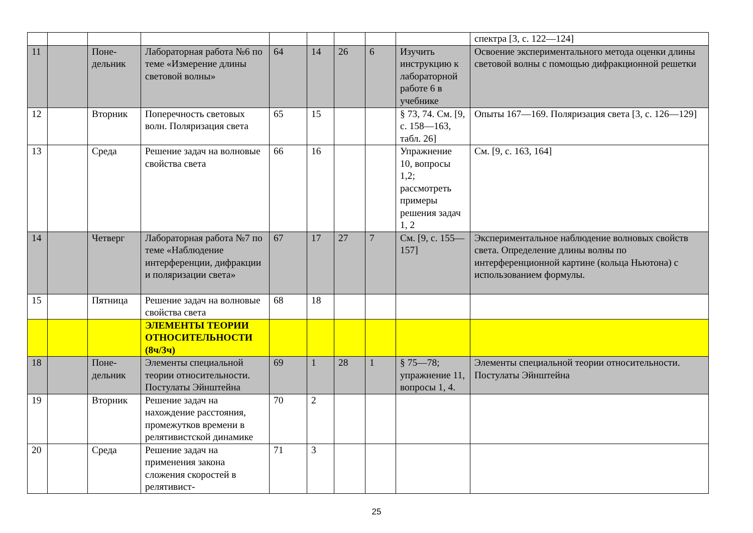| | | | | | | | | | спектра [3, с. 122—124] |
| 11 | | Поне-дельник | Лабораторная работа №6 по теме «Измерение длины световой волны» | 64 | 14 | 26 | 6 | Изучить инструкцию к лабораторной работе 6 в учебнике | Освоение экспериментального метода оценки длины световой волны с помощью дифракционной решетки |
| 12 | | Вторник | Поперечность световых волн. Поляризация света | 65 | 15 | | | § 73, 74. См. [9, с. 158—163, табл. 26] | Опыты 167—169. Поляризация света [3, с. 126—129] |
| 13 | | Среда | Решение задач на волновые свойства света | 66 | 16 | | | Упражнение 10, вопросы 1,2; рассмотреть примеры решения задач 1, 2 | См. [9, с. 163, 164] |
| 14 | | Четверг | Лабораторная работа №7 по теме «Наблюдение интерференции, дифракции и поляризации света» | 67 | 17 | 27 | 7 | См. [9, с. 155—157] | Экспериментальное наблюдение волновых свойств света. Определение длины волны по интерференционной картине (кольца Ньютона) с использованием формулы. |
| 15 | | Пятница | Решение задач на волновые свойства света | 68 | 18 | | | | |
| | | | ЭЛЕМЕНТЫ ТЕОРИИ ОТНОСИТЕЛЬНОСТИ (8ч/3ч) | | | | | | |
| 18 | | Поне-дельник | Элементы специальной теории относительности. Постулаты Эйнштейна | 69 | 1 | 28 | 1 | § 75—78; упражнение 11, вопросы 1, 4. | Элементы специальной теории относительности. Постулаты Эйнштейна |
| 19 | | Вторник | Решение задач на нахождение расстояния, промежутков времени в релятивистской динамике | 70 | 2 | | | | |
| 20 | | Среда | Решение задач на применения закона сложения скоростей в релятивист- | 71 | 3 | | | | |
25